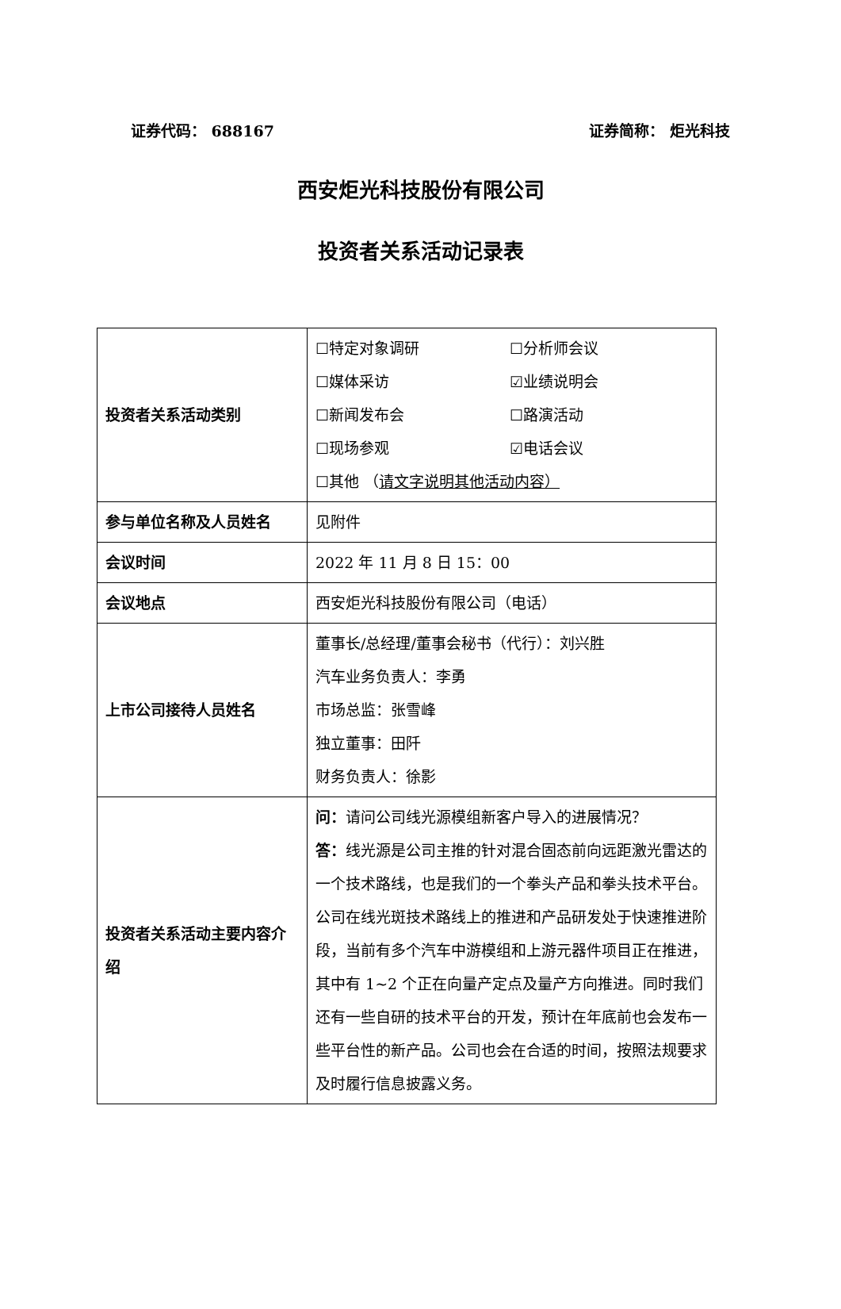证券代码： 688167 证券简称： 炬光科技
西安炬光科技股份有限公司
投资者关系活动记录表
| 投资者关系活动类别 | ☐特定对象调研 ☐分析师会议 ☐媒体采访 ☑业绩说明会 ☐新闻发布会 ☐路演活动 ☐现场参观 ☑电话会议 ☐其他 （ 请文字说明其他活动内容） |
| 参与单位名称及人员姓名 | 见附件 |
| 会议时间 | 2022 年 11 月 8 日 15：00 |
| 会议地点 | 西安炬光科技股份有限公司（电话） |
| 上市公司接待人员姓名 | 董事长/总经理/董事会秘书（代行）：刘兴胜 汽车业务负责人：李勇 市场总监：张雪峰 独立董事：田阡 财务负责人：徐影 |
| 投资者关系活动主要内容介绍 | 问： 请问公司线光源模组新客户导入的进展情况？ 答： 线光源是公司主推的针对混合固态前向远距激光雷达的一个技术路线，也是我们的一个拳头产品和拳头技术平台。公司在线光斑技术路线上的推进和产品研发处于快速推进阶段，当前有多个汽车中游模组和上游元器件项目正在推进，其中有 1~2 个正在向量产定点及量产方向推进。同时我们还有一些自研的技术平台的开发，预计在年底前也会发布一些平台性的新产品。公司也会在合适的时间，按照法规要求及时履行信息披露义务。 |